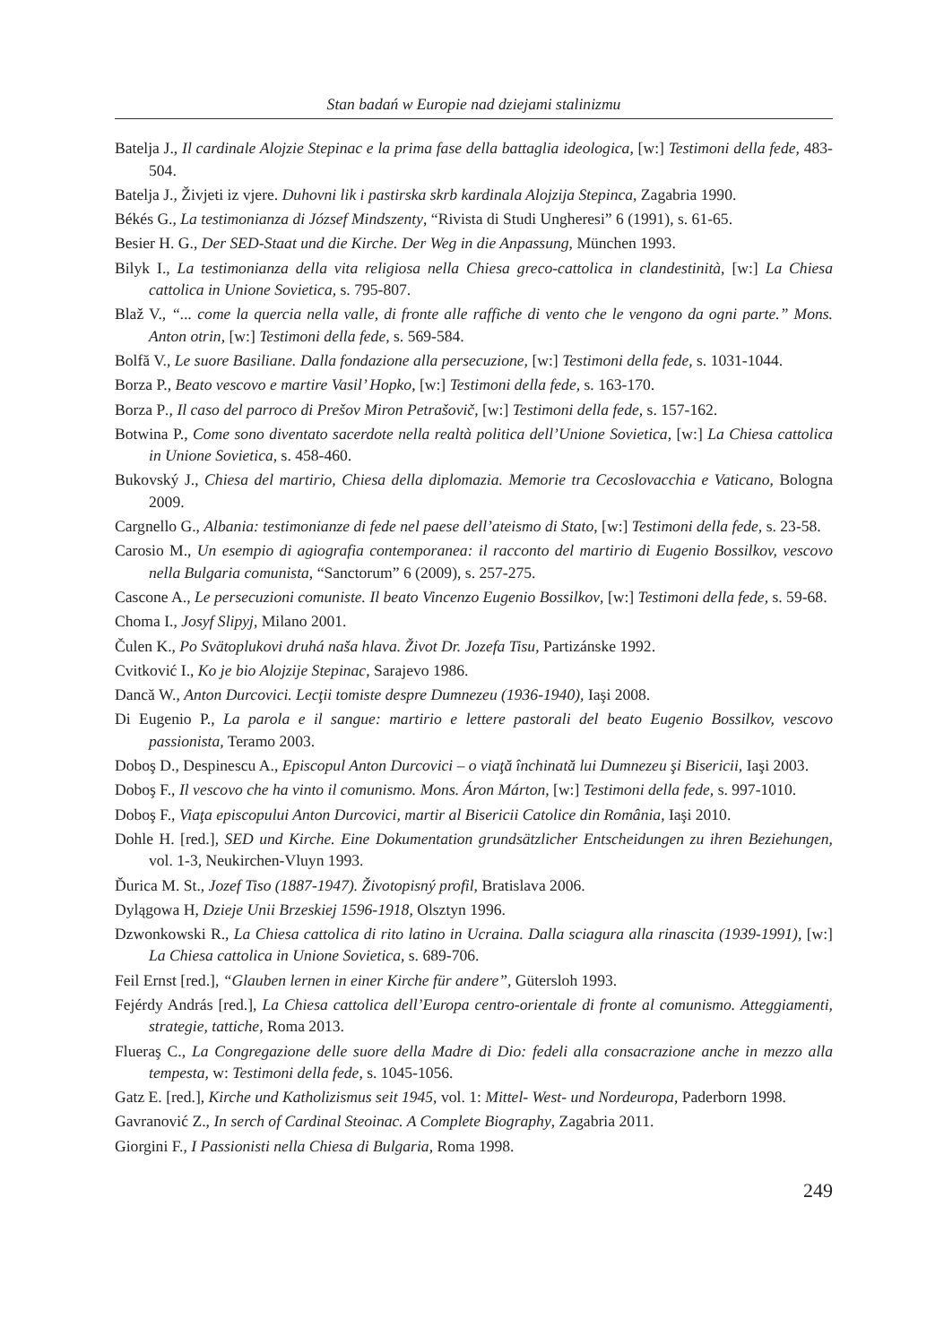Stan badań w Europie nad dziejami stalinizmu
Batelja J., Il cardinale Alojzie Stepinac e la prima fase della battaglia ideologica, [w:] Testimoni della fede, 483-504.
Batelja J., Živjeti iz vjere. Duhovni lik i pastirska skrb kardinala Alojzija Stepinca, Zagabria 1990.
Békés G., La testimonianza di József Mindszenty, “Rivista di Studi Ungheresi” 6 (1991), s. 61-65.
Besier H. G., Der SED-Staat und die Kirche. Der Weg in die Anpassung, München 1993.
Bilyk I., La testimonianza della vita religiosa nella Chiesa greco-cattolica in clandestinità, [w:] La Chiesa cattolica in Unione Sovietica, s. 795-807.
Blaž V., “... come la quercia nella valle, di fronte alle raffiche di vento che le vengono da ogni parte.” Mons. Anton otrin, [w:] Testimoni della fede, s. 569-584.
Bolfă V., Le suore Basiliane. Dalla fondazione alla persecuzione, [w:] Testimoni della fede, s. 1031-1044.
Borza P., Beato vescovo e martire Vasil’ Hopko, [w:] Testimoni della fede, s. 163-170.
Borza P., Il caso del parroco di Prešov Miron Petrašovič, [w:] Testimoni della fede, s. 157-162.
Botwina P., Come sono diventato sacerdote nella realtà politica dell’Unione Sovietica, [w:] La Chiesa cattolica in Unione Sovietica, s. 458-460.
Bukovský J., Chiesa del martirio, Chiesa della diplomazia. Memorie tra Cecoslovacchia e Vaticano, Bologna 2009.
Cargnello G., Albania: testimonianze di fede nel paese dell’ateismo di Stato, [w:] Testimoni della fede, s. 23-58.
Carosio M., Un esempio di agiografia contemporanea: il racconto del martirio di Eugenio Bossilkov, vescovo nella Bulgaria comunista, “Sanctorum” 6 (2009), s. 257-275.
Cascone A., Le persecuzioni comuniste. Il beato Vincenzo Eugenio Bossilkov, [w:] Testimoni della fede, s. 59-68.
Choma I., Josyf Slipyj, Milano 2001.
Čulen K., Po Svätoplukovi druhá naša hlava. Život Dr. Jozefa Tisu, Partizánske 1992.
Cvitković I., Ko je bio Alojzije Stepinac, Sarajevo 1986.
Dancă W., Anton Durcovici. Lecţii tomiste despre Dumnezeu (1936-1940), Iaşi 2008.
Di Eugenio P., La parola e il sangue: martirio e lettere pastorali del beato Eugenio Bossilkov, vescovo passionista, Teramo 2003.
Doboş D., Despinescu A., Episcopul Anton Durcovici – o viaţă închinată lui Dumnezeu şi Bisericii, Iaşi 2003.
Doboş F., Il vescovo che ha vinto il comunismo. Mons. Áron Márton, [w:] Testimoni della fede, s. 997-1010.
Doboş F., Viaţa episcopului Anton Durcovici, martir al Bisericii Catolice din România, Iaşi 2010.
Dohle H. [red.], SED und Kirche. Eine Dokumentation grundsätzlicher Entscheidungen zu ihren Beziehungen, vol. 1-3, Neukirchen-Vluyn 1993.
Ďurica M. St., Jozef Tiso (1887-1947). Životopisný profil, Bratislava 2006.
Dylągowa H, Dzieje Unii Brzeskiej 1596-1918, Olsztyn 1996.
Dzwonkowski R., La Chiesa cattolica di rito latino in Ucraina. Dalla sciagura alla rinascita (1939-1991), [w:] La Chiesa cattolica in Unione Sovietica, s. 689-706.
Feil Ernst [red.], “Glauben lernen in einer Kirche für andere”, Gütersloh 1993.
Fejérdy András [red.], La Chiesa cattolica dell’Europa centro-orientale di fronte al comunismo. Atteggiamenti, strategie, tattiche, Roma 2013.
Flueraş C., La Congregazione delle suore della Madre di Dio: fedeli alla consacrazione anche in mezzo alla tempesta, w: Testimoni della fede, s. 1045-1056.
Gatz E. [red.], Kirche und Katholizismus seit 1945, vol. 1: Mittel- West- und Nordeuropa, Paderborn 1998.
Gavranović Z., In serch of Cardinal Steoinac. A Complete Biography, Zagabria 2011.
Giorgini F., I Passionisti nella Chiesa di Bulgaria, Roma 1998.
249